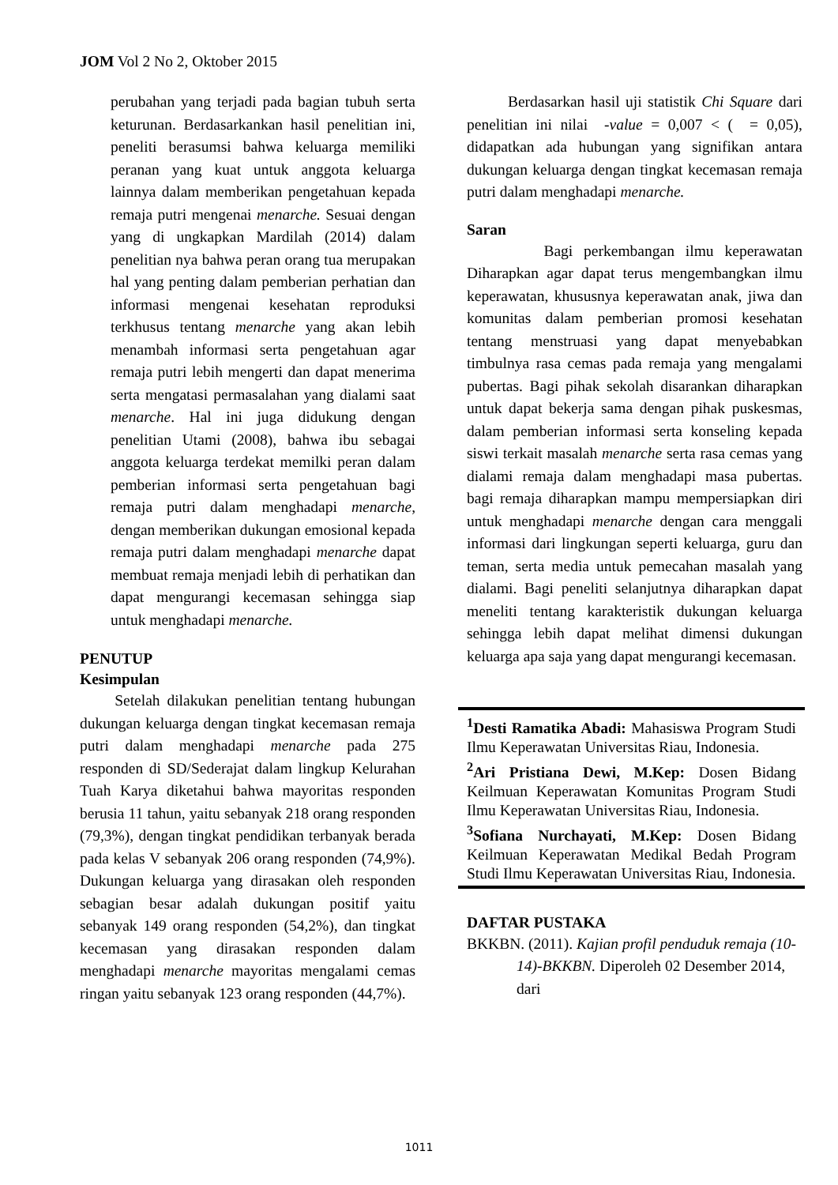JOM Vol 2 No 2, Oktober 2015
perubahan yang terjadi pada bagian tubuh serta keturunan. Berdasarkankan hasil penelitian ini, peneliti berasumsi bahwa keluarga memiliki peranan yang kuat untuk anggota keluarga lainnya dalam memberikan pengetahuan kepada remaja putri mengenai menarche. Sesuai dengan yang di ungkapkan Mardilah (2014) dalam penelitian nya bahwa peran orang tua merupakan hal yang penting dalam pemberian perhatian dan informasi mengenai kesehatan reproduksi terkhusus tentang menarche yang akan lebih menambah informasi serta pengetahuan agar remaja putri lebih mengerti dan dapat menerima serta mengatasi permasalahan yang dialami saat menarche. Hal ini juga didukung dengan penelitian Utami (2008), bahwa ibu sebagai anggota keluarga terdekat memilki peran dalam pemberian informasi serta pengetahuan bagi remaja putri dalam menghadapi menarche, dengan memberikan dukungan emosional kepada remaja putri dalam menghadapi menarche dapat membuat remaja menjadi lebih di perhatikan dan dapat mengurangi kecemasan sehingga siap untuk menghadapi menarche.
PENUTUP
Kesimpulan
Setelah dilakukan penelitian tentang hubungan dukungan keluarga dengan tingkat kecemasan remaja putri dalam menghadapi menarche pada 275 responden di SD/Sederajat dalam lingkup Kelurahan Tuah Karya diketahui bahwa mayoritas responden berusia 11 tahun, yaitu sebanyak 218 orang responden (79,3%), dengan tingkat pendidikan terbanyak berada pada kelas V sebanyak 206 orang responden (74,9%). Dukungan keluarga yang dirasakan oleh responden sebagian besar adalah dukungan positif yaitu sebanyak 149 orang responden (54,2%), dan tingkat kecemasan yang dirasakan responden dalam menghadapi menarche mayoritas mengalami cemas ringan yaitu sebanyak 123 orang responden (44,7%).
Berdasarkan hasil uji statistik Chi Square dari penelitian ini nilai -value = 0,007 < ( = 0,05), didapatkan ada hubungan yang signifikan antara dukungan keluarga dengan tingkat kecemasan remaja putri dalam menghadapi menarche.
Saran
Bagi perkembangan ilmu keperawatan Diharapkan agar dapat terus mengembangkan ilmu keperawatan, khususnya keperawatan anak, jiwa dan komunitas dalam pemberian promosi kesehatan tentang menstruasi yang dapat menyebabkan timbulnya rasa cemas pada remaja yang mengalami pubertas. Bagi pihak sekolah disarankan diharapkan untuk dapat bekerja sama dengan pihak puskesmas, dalam pemberian informasi serta konseling kepada siswi terkait masalah menarche serta rasa cemas yang dialami remaja dalam menghadapi masa pubertas. bagi remaja diharapkan mampu mempersiapkan diri untuk menghadapi menarche dengan cara menggali informasi dari lingkungan seperti keluarga, guru dan teman, serta media untuk pemecahan masalah yang dialami. Bagi peneliti selanjutnya diharapkan dapat meneliti tentang karakteristik dukungan keluarga sehingga lebih dapat melihat dimensi dukungan keluarga apa saja yang dapat mengurangi kecemasan.
<sup>1</sup> Desti Ramatika Abadi: Mahasiswa Program Studi Ilmu Keperawatan Universitas Riau, Indonesia.
<sup>2</sup> Ari Pristiana Dewi, M.Kep: Dosen Bidang Keilmuan Keperawatan Komunitas Program Studi Ilmu Keperawatan Universitas Riau, Indonesia.
<sup>3</sup> Sofiana Nurchayati, M.Kep: Dosen Bidang Keilmuan Keperawatan Medikal Bedah Program Studi Ilmu Keperawatan Universitas Riau, Indonesia.
DAFTAR PUSTAKA
BKKBN. (2011). Kajian profil penduduk remaja (10-14)-BKKBN. Diperoleh 02 Desember 2014, dari
1011